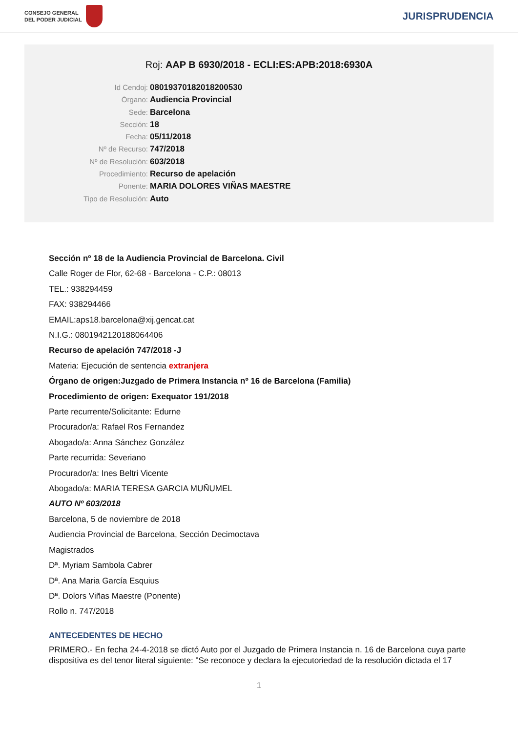CONSEJO GENERAL
DEL PODER JUDICIAL
JURISPRUDENCIA
Roj: AAP B 6930/2018 - ECLI:ES:APB:2018:6930A
Id Cendoj: 08019370182018200530
Órgano: Audiencia Provincial
Sede: Barcelona
Sección: 18
Fecha: 05/11/2018
Nº de Recurso: 747/2018
Nº de Resolución: 603/2018
Procedimiento: Recurso de apelación
Ponente: MARIA DOLORES VIÑAS MAESTRE
Tipo de Resolución: Auto
Sección nº 18 de la Audiencia Provincial de Barcelona. Civil
Calle Roger de Flor, 62-68 - Barcelona - C.P.: 08013
TEL.: 938294459
FAX: 938294466
EMAIL:aps18.barcelona@xij.gencat.cat
N.I.G.: 0801942120188064406
Recurso de apelación 747/2018 -J
Materia: Ejecución de sentencia extranjera
Órgano de origen:Juzgado de Primera Instancia nº 16 de Barcelona (Familia)
Procedimiento de origen: Exequator 191/2018
Parte recurrente/Solicitante: Edurne
Procurador/a: Rafael Ros Fernandez
Abogado/a: Anna Sánchez González
Parte recurrida: Severiano
Procurador/a: Ines Beltri Vicente
Abogado/a: MARIA TERESA GARCIA MUÑUMEL
AUTO Nº 603/2018
Barcelona, 5 de noviembre de 2018
Audiencia Provincial de Barcelona, Sección Decimoctava
Magistrados
Dª. Myriam Sambola Cabrer
Dª. Ana Maria García Esquius
Dª. Dolors Viñas Maestre (Ponente)
Rollo n. 747/2018
ANTECEDENTES DE HECHO
PRIMERO.- En fecha 24-4-2018 se dictó Auto por el Juzgado de Primera Instancia n. 16 de Barcelona cuya parte dispositiva es del tenor literal siguiente: "Se reconoce y declara la ejecutoriedad de la resolución dictada el 17
1